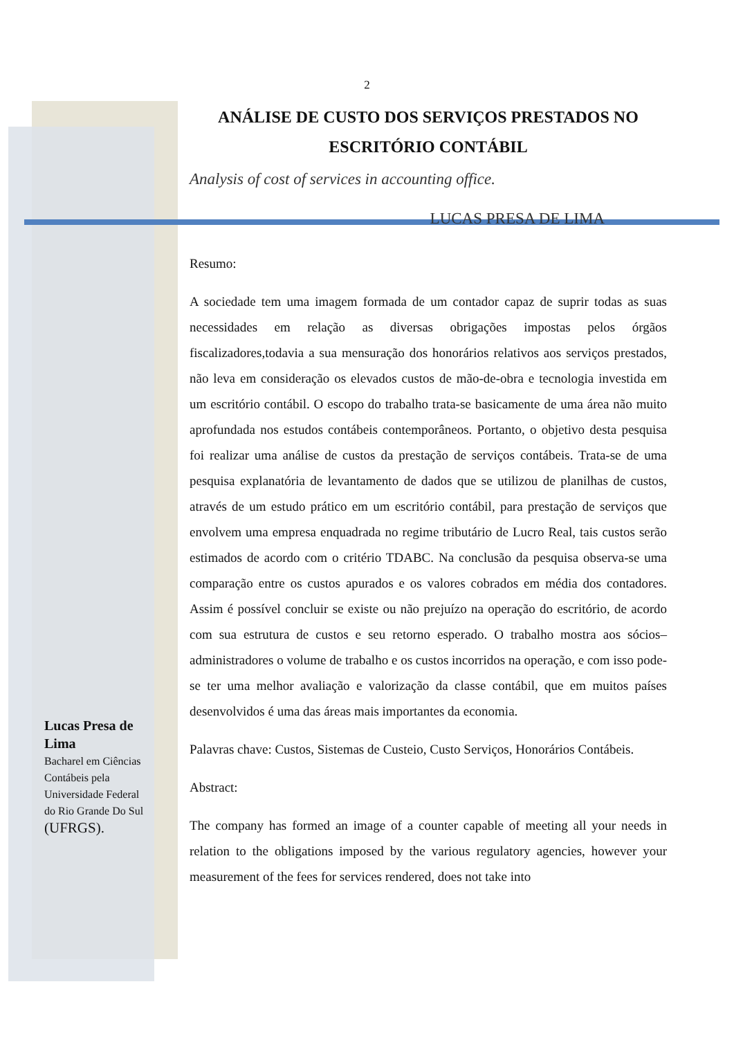2
ANÁLISE DE CUSTO DOS SERVIÇOS PRESTADOS NO ESCRITÓRIO CONTÁBIL
Analysis of cost of services in accounting office.
LUCAS PRESA DE LIMA
Resumo:
A sociedade tem uma imagem formada de um contador capaz de suprir todas as suas necessidades em relação as diversas obrigações impostas pelos órgãos fiscalizadores,todavia a sua mensuração dos honorários relativos aos serviços prestados, não leva em consideração os elevados custos de mão-de-obra e tecnologia investida em um escritório contábil. O escopo do trabalho trata-se basicamente de uma área não muito aprofundada nos estudos contábeis contemporâneos. Portanto, o objetivo desta pesquisa foi realizar uma análise de custos da prestação de serviços contábeis. Trata-se de uma pesquisa explanatória de levantamento de dados que se utilizou de planilhas de custos, através de um estudo prático em um escritório contábil, para prestação de serviços que envolvem uma empresa enquadrada no regime tributário de Lucro Real, tais custos serão estimados de acordo com o critério TDABC. Na conclusão da pesquisa observa-se uma comparação entre os custos apurados e os valores cobrados em média dos contadores. Assim é possível concluir se existe ou não prejuízo na operação do escritório, de acordo com sua estrutura de custos e seu retorno esperado. O trabalho mostra aos sócios–administradores o volume de trabalho e os custos incorridos na operação, e com isso pode-se ter uma melhor avaliação e valorização da classe contábil, que em muitos países desenvolvidos é uma das áreas mais importantes da economia.
Palavras chave: Custos, Sistemas de Custeio, Custo Serviços, Honorários Contábeis.
Abstract:
The company has formed an image of a counter capable of meeting all your needs in relation to the obligations imposed by the various regulatory agencies, however your measurement of the fees for services rendered, does not take into
Lucas Presa de Lima
Bacharel em Ciências Contábeis pela Universidade Federal do Rio Grande Do Sul (UFRGS).